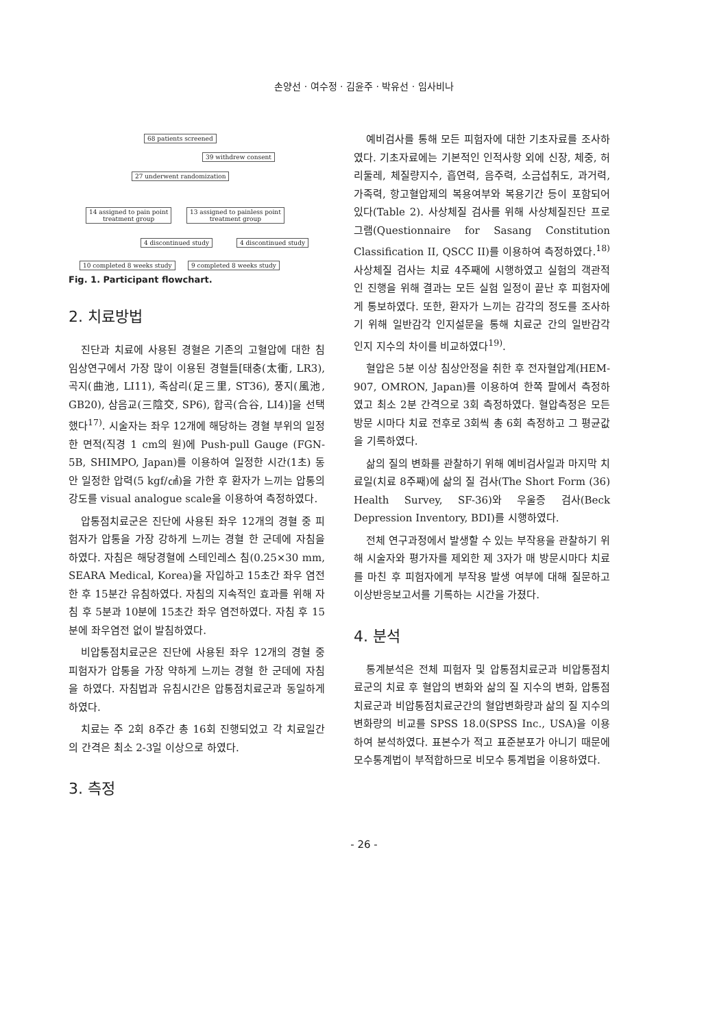손양선 · 여수정 · 김윤주 · 박유선 · 임사비나
68 patients screened
39 withdrew consent
27 underwent randomization
14 assigned to pain point
treatment group
13 assigned to painless point
treatment group
4 discontinued study 4 discontinued study
10 completed 8 weeks study 9 completed 8 weeks study
Fig. 1. Participant flowchart.
2. 치료방법
진단과 치료에 사용된 경혈은 기존의 고혈압에 대한 침 임상연구에서 가장 많이 이용된 경혈들[태충(太衝, LR3), 곡지(曲池, LI11), 족삼리(足三里, ST36), 풍지(風池, GB20), 삼음교(三陰交, SP6), 합곡(合谷, LI4)]을 선택했다<sup>17)</sup>. 시술자는 좌우 12개에 해당하는 경혈 부위의 일정한 면적(직경 1 cm의 원)에 Push-pull Gauge (FGN-5B, SHIMPO, Japan)를 이용하여 일정한 시간(1초) 동안 일정한 압력(5 kgf/㎠)을 가한 후 환자가 느끼는 압통의 강도를 visual analogue scale을 이용하여 측정하였다.
압통점치료군은 진단에 사용된 좌우 12개의 경혈 중 피험자가 압통을 가장 강하게 느끼는 경혈 한 군데에 자침을 하였다. 자침은 해당경혈에 스테인레스 침(0.25×30 mm, SEARA Medical, Korea)을 자입하고 15초간 좌우 염전한 후 15분간 유침하였다. 자침의 지속적인 효과를 위해 자침 후 5분과 10분에 15초간 좌우 염전하였다. 자침 후 15분에 좌우염전 없이 발침하였다.
비압통점치료군은 진단에 사용된 좌우 12개의 경혈 중 피험자가 압통을 가장 약하게 느끼는 경혈 한 군데에 자침을 하였다. 자침법과 유침시간은 압통점치료군과 동일하게 하였다.
치료는 주 2회 8주간 총 16회 진행되었고 각 치료일간의 간격은 최소 2-3일 이상으로 하였다.
3. 측정
예비검사를 통해 모든 피험자에 대한 기초자료를 조사하였다. 기초자료에는 기본적인 인적사항 외에 신장, 체중, 허리둘레, 체질량지수, 흡연력, 음주력, 소금섭취도, 과거력, 가족력, 항고혈압제의 복용여부와 복용기간 등이 포함되어 있다(Table 2). 사상체질 검사를 위해 사상체질진단 프로그램(Questionnaire for Sasang Constitution Classification II, QSCC II)를 이용하여 측정하였다.<sup>18)</sup> 사상체질 검사는 치료 4주째에 시행하였고 실험의 객관적인 진행을 위해 결과는 모든 실험 일정이 끝난 후 피험자에게 통보하였다. 또한, 환자가 느끼는 감각의 정도를 조사하기 위해 일반감각 인지설문을 통해 치료군 간의 일반감각 인지 지수의 차이를 비교하였다<sup>19)</sup>.
혈압은 5분 이상 침상안정을 취한 후 전자혈압계(HEM-907, OMRON, Japan)를 이용하여 한쪽 팔에서 측정하였고 최소 2분 간격으로 3회 측정하였다. 혈압측정은 모든 방문 시마다 치료 전후로 3회씩 총 6회 측정하고 그 평균값을 기록하였다.
삶의 질의 변화를 관찰하기 위해 예비검사일과 마지막 치료일(치료 8주째)에 삶의 질 검사(The Short Form (36) Health Survey, SF-36)와 우울증 검사(Beck Depression Inventory, BDI)를 시행하였다.
전체 연구과정에서 발생할 수 있는 부작용을 관찰하기 위해 시술자와 평가자를 제외한 제 3자가 매 방문시마다 치료를 마친 후 피험자에게 부작용 발생 여부에 대해 질문하고 이상반응보고서를 기록하는 시간을 가졌다.
4. 분석
통계분석은 전체 피험자 및 압통점치료군과 비압통점치료군의 치료 후 혈압의 변화와 삶의 질 지수의 변화, 압통점치료군과 비압통점치료군간의 혈압변화량과 삶의 질 지수의 변화량의 비교를 SPSS 18.0(SPSS Inc., USA)을 이용하여 분석하였다. 표본수가 적고 표준분포가 아니기 때문에 모수통계법이 부적합하므로 비모수 통계법을 이용하였다.
- 26 -